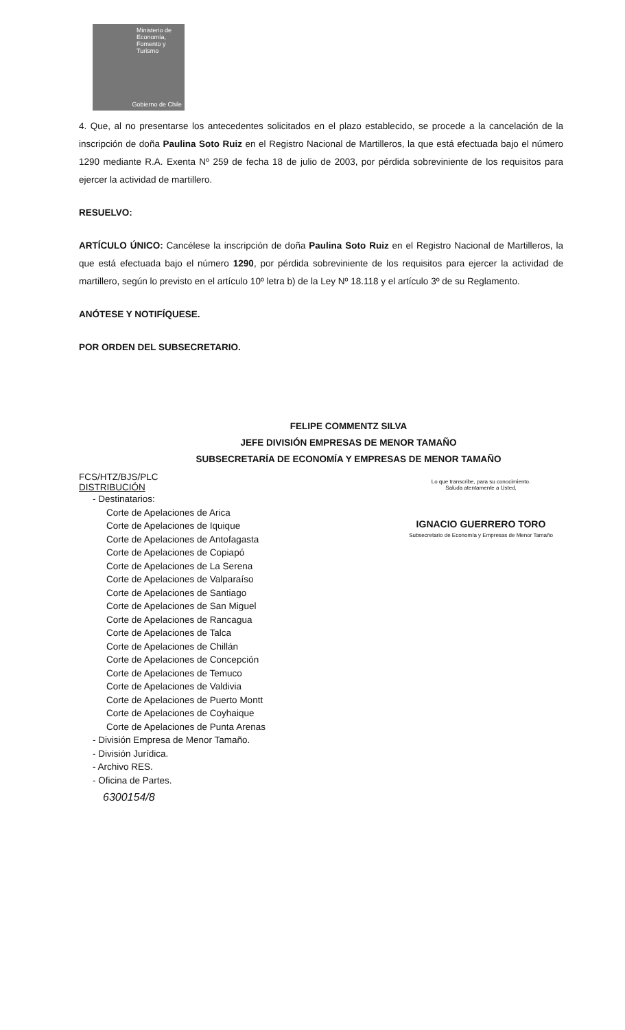Ministerio de Economía, Fomento y Turismo
Gobierno de Chile
4. Que, al no presentarse los antecedentes solicitados en el plazo establecido, se procede a la cancelación de la inscripción de doña Paulina Soto Ruiz en el Registro Nacional de Martilleros, la que está efectuada bajo el número 1290 mediante R.A. Exenta Nº 259 de fecha 18 de julio de 2003, por pérdida sobreviniente de los requisitos para ejercer la actividad de martillero.
RESUELVO:
ARTÍCULO ÚNICO: Cancélese la inscripción de doña Paulina Soto Ruiz en el Registro Nacional de Martilleros, la que está efectuada bajo el número 1290, por pérdida sobreviniente de los requisitos para ejercer la actividad de martillero, según lo previsto en el artículo 10º letra b) de la Ley Nº 18.118 y el artículo 3º de su Reglamento.
ANÓTESE Y NOTIFÍQUESE.
POR ORDEN DEL SUBSECRETARIO.
FELIPE COMMENTZ SILVA
JEFE DIVISIÓN EMPRESAS DE MENOR TAMAÑO
SUBSECRETARÍA DE ECONOMÍA Y EMPRESAS DE MENOR TAMAÑO
Lo que transcribe, para su conocimiento.
Saluda atentamente a Usted,
IGNACIO GUERRERO TORO
Subsecretario de Economía y Empresas de Menor Tamaño
FCS/HTZ/BJS/PLC
DISTRIBUCIÓN
- Destinatarios:
Corte de Apelaciones de Arica
Corte de Apelaciones de Iquique
Corte de Apelaciones de Antofagasta
Corte de Apelaciones de Copiapó
Corte de Apelaciones de La Serena
Corte de Apelaciones de Valparaíso
Corte de Apelaciones de Santiago
Corte de Apelaciones de San Miguel
Corte de Apelaciones de Rancagua
Corte de Apelaciones de Talca
Corte de Apelaciones de Chillán
Corte de Apelaciones de Concepción
Corte de Apelaciones de Temuco
Corte de Apelaciones de Valdivia
Corte de Apelaciones de Puerto Montt
Corte de Apelaciones de Coyhaique
Corte de Apelaciones de Punta Arenas
- División Empresa de Menor Tamaño.
- División Jurídica.
- Archivo RES.
- Oficina de Partes.
6300154/8